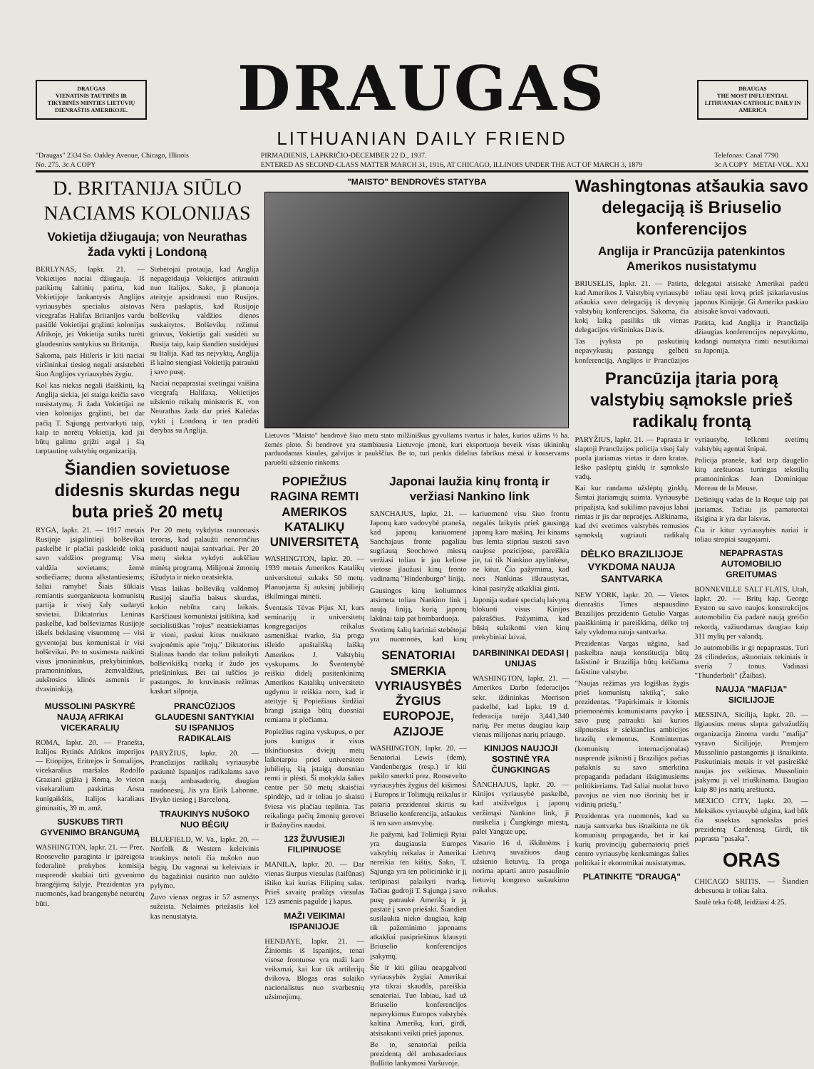DRAUGAS
VIENATINIS TAUTINĖS IR TIKYBINĖS MINTIES LIETUVIŲ DIENRAŠTIS AMERIKOJE.
DRAUGAS
LITHUANIAN DAILY FRIEND
DRAUGAS
THE MOST INFLUENTIAL LITHUANIAN CATHOLIC DAILY IN AMERICA
"Draugas" 2334 So. Oakley Avenue, Chicago, Illinois
No. 275. 3c A COPY PIRMADIENIS, LAPKRIČIO-DECEMBER 22 D., 1937.
ENTERED AS SECOND-CLASS MATTER MARCH 31, 1916, AT CHICAGO, ILLINOIS UNDER THE ACT OF MARCH 3, 1879 Telefonas: Canal 7790
3c A COPY METAI-VOL. XXI
D. BRITANIJA SIŪLO NACIAMS KOLONIJAS
Vokietija džiugauja; von Neurathas žada vykti į Londoną
BERLYNAS, lapkr. 21. — Vokietijos naciai džiugauja. Iš patikimų šaltinių patirta, kad Vokietijoje lankantysis Anglijos vyriausybės specialus atstovas vicegrafas Halifax Britanijos vardu pasiūlė Vokietijai grąžinti kolonijas Afrikoje, jei Vokietija sutiks turėti glaudesnius santykius su Britanija.
Sakoma, pats Hitleris ir kiti naciai viršininkai tiesiog negali atsistebėti šiuo Anglijos vyriausybės žygiu.
Kol kas niekas negali išaiškinti, ką Anglija siekia, jei staiga keičia savo nusistatymą. Ji žada Vokietijai ne vien kolonijas grąžinti, bet dar pačią T. Sąjungą pertvarkyti taip, kaip to norėtų Vokietija, kad jai būtų galima grįžti atgal į šią tarptautinę valstybių organizaciją.
Stebėtojai protauja, kad Anglija nepageidauja Vokietijos atitraukti nuo Italijos. Sako, ji planuoja ateityje apsidrausti nuo Rusijos. Nėra paslaptis, kad Rusijoje bolševikų valdžios dienos suskaitytos. Bolševikų režimui griuvus, Vokietija gali susidėti su Rusija taip, kaip šiandien susidėjusi su Italija. Kad tas neįvyktų, Anglija iš kalno stengiasi Vokietiją patraukti į savo pusę.
Naciai nepaprastai svetingai vaišina vicegrafą Halifaxą. Vokietijos užsienio reikalų ministeris K. von Neurathas žada dar prieš Kalėdas vykti į Londoną ir ten pradėti derybas su Anglija.
Šiandien sovietuose didesnis skurdas negu buta prieš 20 metų
RYGA, lapkr. 21. — 1917 metais Rusijoje įsigalintieji bolševikai paskelbė ir plačiai paskleidė tokią savo valdžios programą: Visa valdžia sovietams; žemė sodiečiams; duona alkstantiesiems; šaliai ramybė! Šiais šūkiais remiantis suorganizuota komunistų partija ir visoj šaly sudaryti sovietai. Diktatorius Leninas paskelbė, kad bolševizmas Rusijoje iškels beklasinę visuomenę — visi gyventojai bus komunistai ir visi bolševikai. Po to susimesta naikinti visus įmonininkus, prekybininkus, pramonininkus, žemvaldžius, aukštosios klinės asmenis ir dvasininkiją.
Per 20 metų vykdytas raunonasis teroras, kad palaužti nenorinčius pasiduoti naujai santvarkai. Per 20 metų siekta vykdyti aukščiau minėtą programą. Milijonai žmonių išžudyta ir nieko neatsiekta.
Visas laikas bolševikų valdomoj Rusijoj siaučia baisus skurdas, kokio nebūta carų laikais. Karščiausi komunistai įsitikina, kad socialistiškas "rojus" neatsiekiamas ir vieni, paskui kitus nusikrato svajonėmis apie "rojų." Diktatorius Stalinas bando dar toliau palaikyti bolševikišką tvarką ir žudo jos priešininkus. Bet tai tuščios jo pastangos. Jo kruvinasis režimas kaskart silpnėja.
MUSSOLINI PASKYRĖ NAUJĄ AFRIKAI VICEKARALIŲ
ROMA, lapkr. 20. — Pranešta, Italijos Rytinės Afrikos imperijos — Etiopijos, Eritrejos ir Somalijos, vicekaralius maršalas Rodolfo Graziani grįžta į Romą. Jo vieton visekaralium paskirtas Aosta kunigaikštis, Italijos karaliaus giminaitis, 39 m. amž.
SUSKUBS TIRTI GYVENIMO BRANGUMĄ
WASHINGTON, lapkr. 21. — Prez. Roosevelto paraginta ir įpareigota federalinė prekybos komisija nusprendė skubiai tirti gyvenimo brangėjimą šalyje. Prezidentas yra nuomonės, kad brangenybė neturėtų būti.
PRANCŪZIJOS GLAUDESNI SANTYKIAI SU ISPANIJOS RADIKALAIS
PARYŽIUS, lapkr. 20. — Prancūzijos radikalų vyriausybė pasiuntė Ispanijos radikalams savo naują ambasadorių, daugiau raudonesnį. Jis yra Eirik Labonne. Išvyko tiesiog į Barceloną.
TRAUKINYS NUŠOKO NUO BĖGIŲ
BLUEFIELD, W. Va., lapkr. 20. — Norfolk & Western keleivinis traukinys netoli čia nušoko nuo bėgių. Du vagonai su keleiviais ir du bagažiniai nusirito nuo aukšto pylymo.
Žuvo vienas negras ir 57 asmenys sužeista. Nelaimės priežastis kol kas nenustatyta.
"MAISTO" BENDROVĖS STATYBA
Lietuvos "Maisto" bendrovė šiuo metu stato milžiniškus gyvuliams tvartus ir hales, kurios užims ½ ha. žemės ploto. Ši bendrovė yra stambiausia Lietuvoje įmonė, kuri eksportuoja beveik visas ūkininkų parduodamas kiaules, galvijus ir paukščius. Be to, turi penkis didelius fabrikus mėsai ir konservams paruošti užsienio rinkoms.
POPIEŽIUS RAGINA REMTI AMERIKOS KATALIKŲ UNIVERSITETĄ
WASHINGTON, lapkr. 20. — 1939 metais Amerikos Katalikų universitetui sukaks 50 metų. Planuojama šį auksinį jubiliejų iškilmingai minėti.
Šventasis Tėvas Pijus XI, kurs seminarijų ir universitetų kongregacijos reikalus asmeniškai tvarko, šia proga išleido apaštališką laišką Amerikos J. Valstybių vyskupams. Jo Šventenybė reiškia didelį pasitenkinimą Amerikos Katalikų universiteto ugdymu ir reiškia noro, kad ir ateityje šį Popiežiaus širdžiai brangi įstaiga būtų duosniai remiama ir plečiama.
Popiežius ragina vyskupus, o per juos kunigus ir visus tikinčiuosius dviejų metų laikotarpiu prieš universiteto jubiliejų, šią įstaigą duosniau remti ir plėsti. Ši mokykla šalies centre per 50 metų skaisčiai spindėjo, tad ir toliau jo skaisti šviesa vis plačiau teplinta. Tas reikalinga pačių žmonių gerovei ir Bažnyčios naudai.
123 ŽUVUSIEJI FILIPINUOSE
MANILA, lapkr. 20. — Dar vienas šiurpus viesulas (taifūnas) ištiko kai kurias Filipinų salas. Prieš savaitę praūžęs viesulas 123 asmenis pagulde į kapus.
MAŽI VEIKIMAI ISPANIJOJE
HENDAYE, lapkr. 21. — Žiniomis iš Ispanijos, tenai visose frontuose yra maži karo veiksmai, kai kur tik artilerijų dvikova. Blogas oras sulaiko nacionalistus nuo svarbesnių užsimojimų.
Japonai laužia kinų frontą ir veržiasi Nankino link
SANCHAJUS, lapkr. 21. — Japonų karo vadovybė praneša, kad japonų kariuomenė Sanchajaus fronte pagaliau sugriautą Soochowo miestą veržiasi toliau ir jau keliose vietose įlaužusi kinų fronto vadinamą "Hindenburgo" liniją.
Gausingos kinų koliumnos atsimeta toliau Nankino link į naują liniją, kurią japonų lakūnai taip pat bombarduoja.
Svetimų šalių kariniai stebėtojai yra nuomonės, kad kinų kariuomenė visu šiuo frontu negalės laikytis prieš gausingą japonų karo mašiną. Jei kinams bus lemta stipriau sustoti savo naujose pozicijose, pareiškia jie, tai tik Nankino apylinkėse, ne kitur. Čia pažymima, kad nors Nankinas iškraustytas, kinai pasiryžę atkakliai ginti.
Japonija sudarė specialų laivyną blokuoti visus Kinijos pakraščius. Pažymima, kad būsią sulaikomi vien kinų prekybiniai laivai.
SENATORIAI SMERKIA VYRIAUSYBĖS ŽYGIUS EUROPOJE, AZIJOJE
WASHINGTON, lapkr. 20. — Senatoriai Lewis (dem), Vandenbergas (resp.) ir kiti pakilo smerkti prez. Roosevelto vyriausybės žygius dėl kišimosi į Europos ir Tolimųjų reikalus ir pataria prezidentui skirtis su Briuselio konferencija, atšaukus iš ten savo atstovybę.
Jie pažymi, kad Tolimieji Rytai yra daugiausia Europos valstybių reikalas ir Amerikai nereikia ten kištis. Sako, T. Sąjunga yra ten policininkė ir jį terūpinasi palaikyti tvarką. Tačiau gudroji T. Sąjunga į savo pusę patraukė Ameriką ir ją pastatė į savo priešaki. Šiandien susilaukta nieko daugiau, kaip tik pažeminimo japonams atkakliai pasipriešinus klausyti Briuselio konferencijos įsakymų.
Šie ir kiti giliau neapgalvoti vyriausybės žygiai Amerikai yra tikrai skaudūs, pareiškia senatoriai. Tuo labiau, kad už Briuselio konferencijos nepavykimus Europos valstybės kaltina Ameriką, kuri, girdi, atsisakanti veikti prieš japonus.
Be to, senatoriai peikia prezidentą dėl ambasadoriaus Bullitto lankymosi Varšuvoje.
DARBININKAI DEDASI Į UNIJAS
WASHINGTON, lapkr. 21. — Amerikos Darbo federacijos sekr. iždininkas Morrison paskelbė, kad lapkr. 19 d. federacija turėjo 3,441,340 narių. Per metus daugiau kaip vienas milijonas narių priaugo.
KINIJOS NAUJOJI SOSTINĖ YRA ČUNGKINGAS
ŠANCHAJUS, lapkr. 20. — Kinijos vyriausybė paskelbė, kad atsižvelgus į japonų veržimąsi Nankino link, ji nusikelia į Čungkingo miestą, palei Yangtze upę.
Vasario 16 d. iškilmėms į Lietuvą suvažiuos daug užsienio lietuvių. Ta proga norima aptarti antro pasaulinio lietuvių kongreso sušaukimo reikalus.
Washingtonas atšaukia savo delegaciją iš Briuselio konferencijos
Anglija ir Prancūzija patenkintos Amerikos nusistatymu
BRIUSELIS, lapkr. 21. — Patirta, kad Amerikos J. Valstybių vyriausybė atšaukia savo delegaciją iš devynių valstybių konferencijos. Sakoma, čia kokį laiką pasiliks tik vienas delegacijos viršininkas Davis.
Tas įvyksta po paskutinių nepavykusių pastangų gelbėti konferenciją. Anglijos ir Prancūzijos delegatai atsisakė Amerikai padėti toliau tęsti kovą prieš įsikariavusius japonus Kinijoje. Gi Amerika paskiau atsisakė kovai vadovauti.
Patirta, kad Anglija ir Prancūzija džiaugias konferencijos nepavykimu, kadangi numatyta rimti nesutikimai su Japonija.
Prancūzija įtaria porą valstybių sąmoksle prieš radikalų frontą
PARYŽIUS, lapkr. 21. — Paprasta ir slaptoji Prancūzijos policija visoj šaly puola įtariamas vietas ir daro kratas. Ieško paslėptų ginklų ir sąmokslo vadų.
Kai kur randama užslėptų ginklų. Šimtai įtariamųjų suimta. Vyriausybė pripažįsta, kad sukilimo pavojus labai rimtas ir jis dar nepraėjęs. Aiškinama, kad dvi svetimos valstybės remusios sąmokslą sugriauti radikalų vyriausybę. Ieškomi svetimų valstybių agentai šnipai.
Policija praneše, kad tarp daugelio kitų areštuotas turtingas tekstilių pramonininkas Jean Dominique Moreau de la Meuse.
Dešiniųjų vadas de la Roque taip pat įtariamas. Tačiau jis pamatuotai išsigina ir yra dar laisvas.
Čia ir kitur vyriausybės nariai ir toliau stropiai saugojami.
DĖLKO BRAZILIJOJE VYKDOMA NAUJA SANTVARKA
NEW YORK, lapkr. 20. — Vietos dienraštis Times atspausdino Brazilijos prezidento Getulio Vargas paaiškinimą ir pareiškimą, dėlko toj šaly vykdoma nauja santvarka.
Prezidentas Vargas užgina, kad paskelbta nauja konstitucija būtų fašistinė ir Brazilija būtų keičiama fašistine valstybe.
"Naujas režimas yra logiškas žygis prieš komunistų taktiką", sako prezidentas. "Papirkimais ir kitomis priemonėmis komunistams pavyko į savo pusę patraukti kai kurios silpnuosius ir siekiančius ambicijos brazilų elementus. Kominternas (komunistų internacijonalas) nusprendė įsiknisti į Brazilijos pačias pašaknis su savo smerktina propaganda pedadant išsigimusiems politikieriams. Tad šaliai nuolat buvo pavojus ne vien nuo išorinių bet ir vidinių priešų."
Prezidentas yra nuomonės, kad su nauja santvarka bus išnaikinta ne tik komunistų propaganda, bet ir kai kurių provincijų gubernatorių prieš centro vyriausybę kenksmingas šalies politikai ir ekonomikai nusistatymas.
PLATINKITE "DRAUGĄ"
NEPAPRASTAS AUTOMOBILIO GREITUMAS
BONNEVILLE SALT FLATS, Utah, lapkr. 20. — Britų kap. George Eyston su savo naujos konstrukcijos automobiliu čia padarė naują greičio rekordą, važiuodamas daugiau kaip 311 mylių per valandą.
Jo automobilis ir gi nepaprastas. Turi 24 cilinderius, aštuoniais tekiniais ir sveria 7 tonus. Vadinasi "Thunderbolt" (Žaibas).
NAUJA "MAFIJA" SICILIJOJE
MESSINA, Sicilija, lapkr. 20. — Ilgiausius metus slapta galvažudžių organizacija žinoma vardu "mafija" vyravo Sicilijoje. Premjero Mussolinio pastangomis ji išnaikinta. Paskutiniais metais ir vėl pasireiškė naujas jos veikimas. Mussolinio įsakymu ji vėl triuškinama. Daugiau kaip 80 jos narių areštuota.
MEXICO CITY, lapkr. 20. — Meksikos vyriausybė užginа, kad būk čia susektas sąmokslas prieš prezidentą Cardenasą. Girdi, tik paprasta "pasaka".
ORAS
CHICAGO SRITIS. — Šiandien debesuota ir toliau šalta.
Saulė teka 6:48, leidžiasi 4:25.